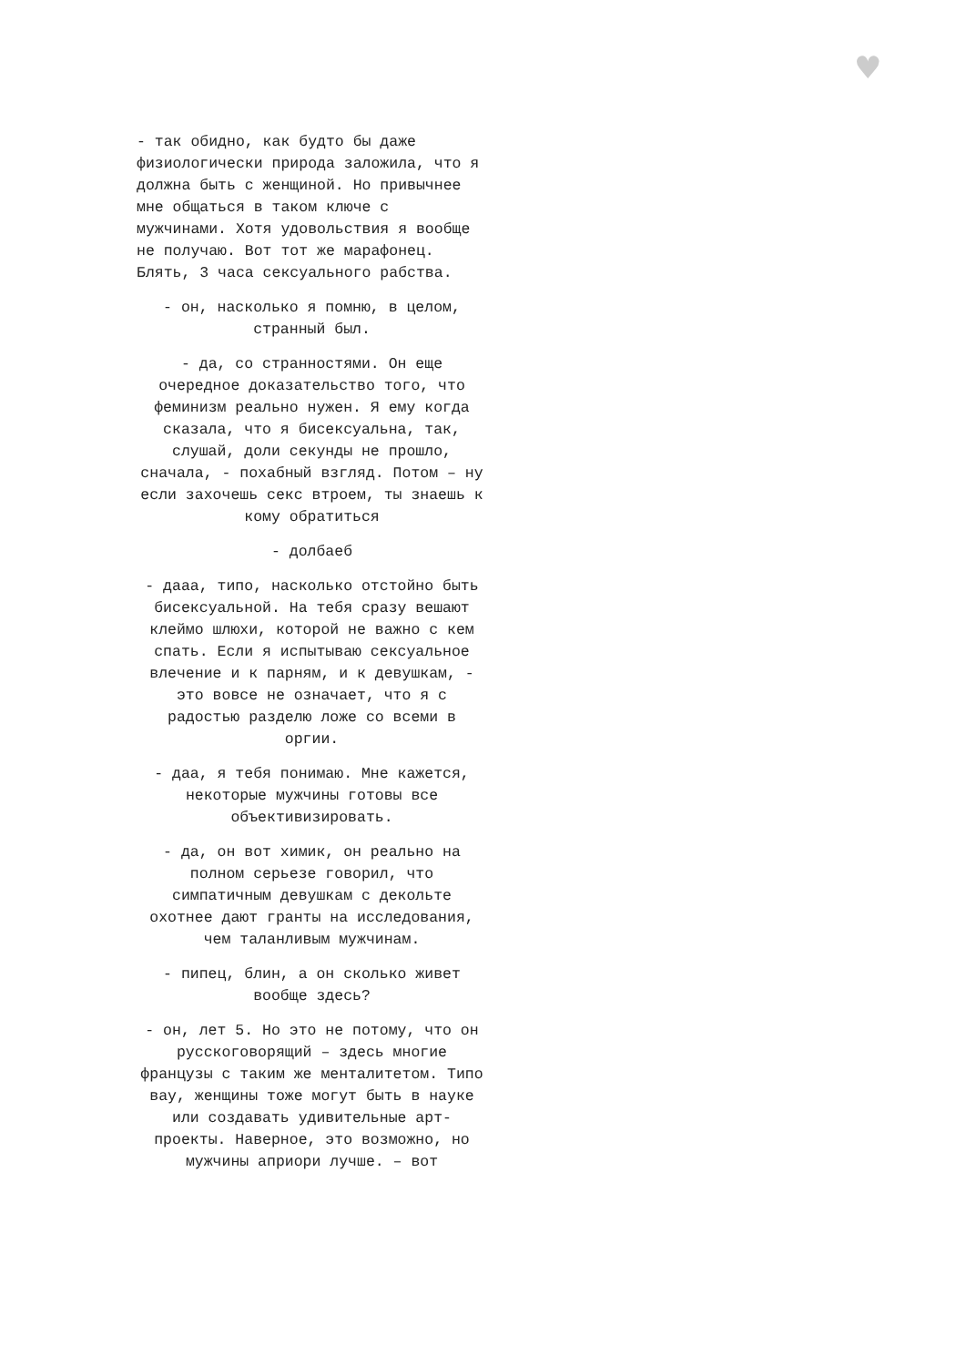♥
- так обидно, как будто бы даже физиологически природа заложила, что я должна быть с женщиной. Но привычнее мне общаться в таком ключе с мужчинами. Хотя удовольствия я вообще не получаю. Вот тот же марафонец. Блять, 3 часа сексуального рабства.
- он, насколько я помню, в целом, странный был.
- да, со странностями. Он еще очередное доказательство того, что феминизм реально нужен. Я ему когда сказала, что я бисексуальна, так, слушай, доли секунды не прошло, сначала, - похабный взгляд. Потом – ну если захочешь секс втроем, ты знаешь к кому обратиться
- долбаеб
- дааа, типо, насколько отстойно быть бисексуальной. На тебя сразу вешают клеймо шлюхи, которой не важно с кем спать. Если я испытываю сексуальное влечение и к парням, и к девушкам, - это вовсе не означает, что я с радостью разделю ложе со всеми в оргии.
- даа, я тебя понимаю. Мне кажется, некоторые мужчины готовы все объективизировать.
- да, он вот химик, он реально на полном серьезе говорил, что симпатичным девушкам с декольте охотнее дают гранты на исследования, чем таланливым мужчинам.
- пипец, блин, а он сколько живет вообще здесь?
- он, лет 5. Но это не потому, что он русскоговорящий – здесь многие французы с таким же менталитетом. Типо вау, женщины тоже могут быть в науке или создавать удивительные арт-проекты. Наверное, это возможно, но мужчины априори лучше. – вот